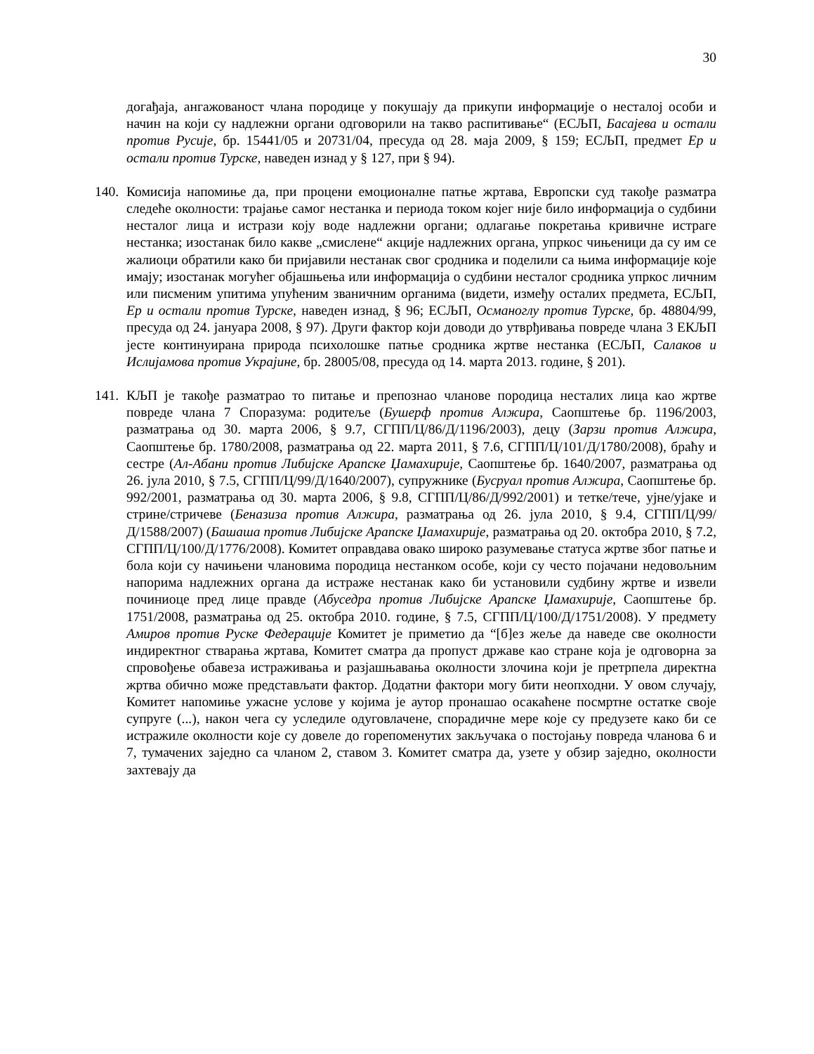30
догађаја, ангажованост члана породице у покушају да прикупи информације о несталој особи и начин на који су надлежни органи одговорили на такво распитивање“ (ЕСЉП, Басајева и остали против Русије, бр. 15441/05 и 20731/04, пресуда од 28. маја 2009, § 159; ЕСЉП, предмет Ер и остали против Турске, наведен изнад у § 127, при § 94).
140.
Комисија напомиње да, при процени емоционалне патње жртава, Европски суд такође разматра следеће околности: трајање самог нестанка и периода током којег није било информација о судбини несталог лица и истрази коју воде надлежни органи; одлагање покретања кривичне истраге нестанка; изостанак било какве „смислене“ акције надлежних органа, упркос чињеници да су им се жалиоци обратили како би пријавили нестанак свог сродника и поделили са њима информације које имају; изостанак могућег објашњења или информација о судбини несталог сродника упркос личним или писменим упитима упућеним званичним органима (видети, између осталих предмета, ЕСЉП, Ер и остали против Турске, наведен изнад, § 96; ЕСЉП, Османоглу против Турске, бр. 48804/99, пресуда од 24. јануара 2008, § 97). Други фактор који доводи до утврђивања повреде члана 3 ЕКЉП јесте континуирана природа психолошке патње сродника жртве нестанка (ЕСЉП, Салаков и Ислијамова против Украјине, бр. 28005/08, пресуда од 14. марта 2013. године, § 201).
141.
КЉП је такође разматрао то питање и препознао чланове породица несталих лица као жртве повреде члана 7 Споразума: родитеље (Бушерф против Алжира, Саопштење бр. 1196/2003, разматрања од 30. марта 2006, § 9.7, СГПП/Ц/86/Д/1196/2003), децу (Зарзи против Алжира, Саопштење бр. 1780/2008, разматрања од 22. марта 2011, § 7.6, СГПП/Ц/101/Д/1780/2008), браћу и сестре (Ал-Абани против Либијске Арапске Џамахирије, Саопштење бр. 1640/2007, разматрања од 26. јула 2010, § 7.5, СГПП/Ц/99/Д/1640/2007), супружнике (Бусруал против Алжира, Саопштење бр. 992/2001, разматрања од 30. марта 2006, § 9.8, СГПП/Ц/86/Д/992/2001) и тетке/тече, ујне/ујаке и стрине/стричеве (Беназиза против Алжира, разматрања од 26. јула 2010, § 9.4, СГПП/Ц/99/Д/1588/2007) (Башаша против Либијске Арапске Џамахирије, разматрања од 20. октобра 2010, § 7.2, СГПП/Ц/100/Д/1776/2008). Комитет оправдава овако широко разумевање статуса жртве због патње и бола који су начињени члановима породица нестанком особе, који су често појачани недовољним напорима надлежних органа да истраже нестанак како би установили судбину жртве и извели починиоце пред лице правде (Абуседра против Либијске Арапске Џамахирије, Саопштење бр. 1751/2008, разматрања од 25. октобра 2010. године, § 7.5, СГПП/Ц/100/Д/1751/2008). У предмету Амиров против Руске Федерације Комитет је приметио да “[б]ез жеље да наведе све околности индиректног стварања жртава, Комитет сматра да пропуст државе као стране која је одговорна за спровођење обавеза истраживања и разјашњавања околности злочина који је претрпела директна жртва обично може представљати фактор. Додатни фактори могу бити неопходни. У овом случају, Комитет напомиње ужасне услове у којима је аутор пронашао осакаћене посмртне остатке своје супруге (...), након чега су уследиле одуговлачене, спорадичне мере које су предузете како би се истражиле околности које су довеле до горепоменутих закључака о постојању повреда чланова 6 и 7, тумачених заједно са чланом 2, ставом 3. Комитет сматра да, узете у обзир заједно, околности захтевају да